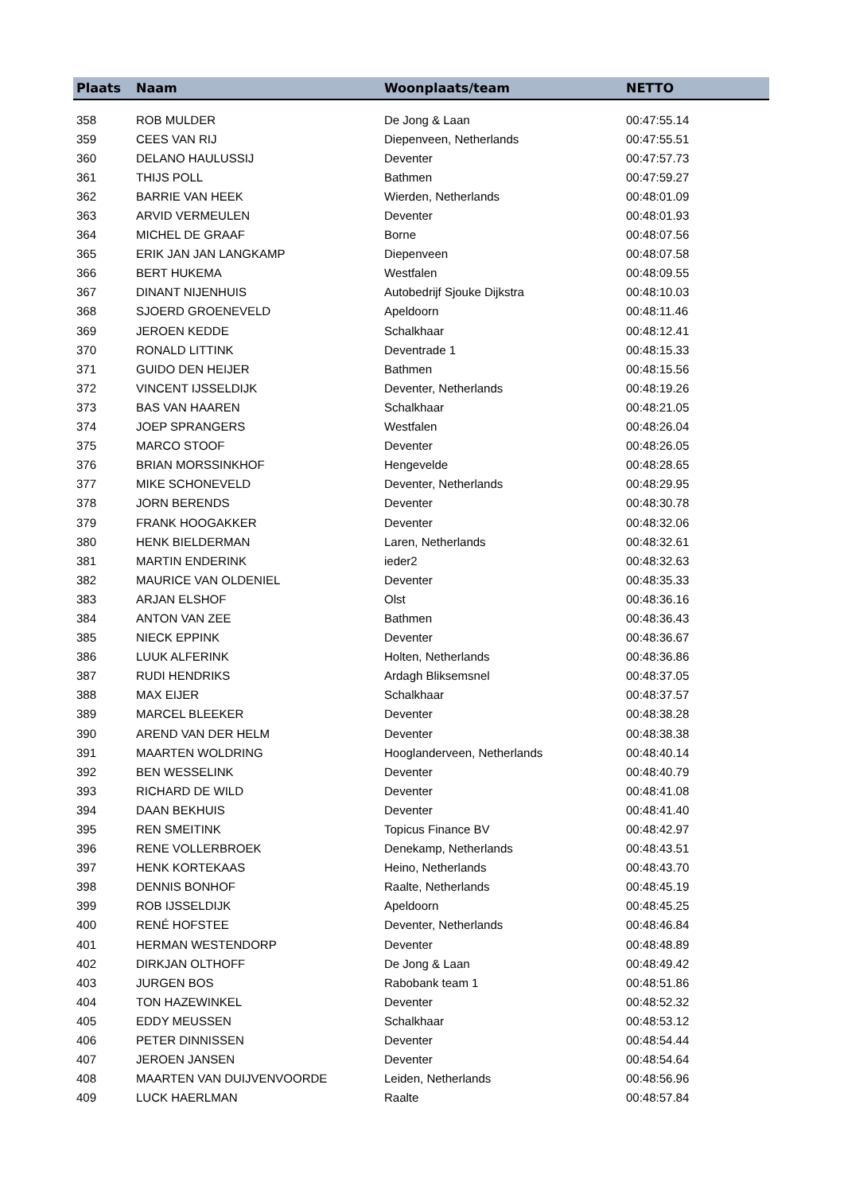| Plaats | Naam | Woonplaats/team | NETTO |
| --- | --- | --- | --- |
| 358 | ROB MULDER | De Jong & Laan | 00:47:55.14 |
| 359 | CEES VAN RIJ | Diepenveen, Netherlands | 00:47:55.51 |
| 360 | DELANO HAULUSSIJ | Deventer | 00:47:57.73 |
| 361 | THIJS POLL | Bathmen | 00:47:59.27 |
| 362 | BARRIE VAN HEEK | Wierden, Netherlands | 00:48:01.09 |
| 363 | ARVID VERMEULEN | Deventer | 00:48:01.93 |
| 364 | MICHEL DE GRAAF | Borne | 00:48:07.56 |
| 365 | ERIK JAN JAN LANGKAMP | Diepenveen | 00:48:07.58 |
| 366 | BERT HUKEMA | Westfalen | 00:48:09.55 |
| 367 | DINANT NIJENHUIS | Autobedrijf Sjouke Dijkstra | 00:48:10.03 |
| 368 | SJOERD GROENEVELD | Apeldoorn | 00:48:11.46 |
| 369 | JEROEN KEDDE | Schalkhaar | 00:48:12.41 |
| 370 | RONALD LITTINK | Deventrade 1 | 00:48:15.33 |
| 371 | GUIDO DEN HEIJER | Bathmen | 00:48:15.56 |
| 372 | VINCENT IJSSELDIJK | Deventer, Netherlands | 00:48:19.26 |
| 373 | BAS VAN HAAREN | Schalkhaar | 00:48:21.05 |
| 374 | JOEP SPRANGERS | Westfalen | 00:48:26.04 |
| 375 | MARCO STOOF | Deventer | 00:48:26.05 |
| 376 | BRIAN MORSSINKHOF | Hengevelde | 00:48:28.65 |
| 377 | MIKE SCHONEVELD | Deventer, Netherlands | 00:48:29.95 |
| 378 | JORN BERENDS | Deventer | 00:48:30.78 |
| 379 | FRANK HOOGAKKER | Deventer | 00:48:32.06 |
| 380 | HENK BIELDERMAN | Laren, Netherlands | 00:48:32.61 |
| 381 | MARTIN ENDERINK | ieder2 | 00:48:32.63 |
| 382 | MAURICE VAN OLDENIEL | Deventer | 00:48:35.33 |
| 383 | ARJAN ELSHOF | Olst | 00:48:36.16 |
| 384 | ANTON VAN ZEE | Bathmen | 00:48:36.43 |
| 385 | NIECK EPPINK | Deventer | 00:48:36.67 |
| 386 | LUUK ALFERINK | Holten, Netherlands | 00:48:36.86 |
| 387 | RUDI HENDRIKS | Ardagh Bliksemsnel | 00:48:37.05 |
| 388 | MAX EIJER | Schalkhaar | 00:48:37.57 |
| 389 | MARCEL BLEEKER | Deventer | 00:48:38.28 |
| 390 | AREND VAN DER HELM | Deventer | 00:48:38.38 |
| 391 | MAARTEN WOLDRING | Hooglanderveen, Netherlands | 00:48:40.14 |
| 392 | BEN WESSELINK | Deventer | 00:48:40.79 |
| 393 | RICHARD DE WILD | Deventer | 00:48:41.08 |
| 394 | DAAN BEKHUIS | Deventer | 00:48:41.40 |
| 395 | REN SMEITINK | Topicus Finance BV | 00:48:42.97 |
| 396 | RENE VOLLERBROEK | Denekamp, Netherlands | 00:48:43.51 |
| 397 | HENK KORTEKAAS | Heino, Netherlands | 00:48:43.70 |
| 398 | DENNIS BONHOF | Raalte, Netherlands | 00:48:45.19 |
| 399 | ROB IJSSELDIJK | Apeldoorn | 00:48:45.25 |
| 400 | RENÉ HOFSTEE | Deventer, Netherlands | 00:48:46.84 |
| 401 | HERMAN WESTENDORP | Deventer | 00:48:48.89 |
| 402 | DIRKJAN OLTHOFF | De Jong & Laan | 00:48:49.42 |
| 403 | JURGEN BOS | Rabobank team 1 | 00:48:51.86 |
| 404 | TON HAZEWINKEL | Deventer | 00:48:52.32 |
| 405 | EDDY MEUSSEN | Schalkhaar | 00:48:53.12 |
| 406 | PETER DINNISSEN | Deventer | 00:48:54.44 |
| 407 | JEROEN JANSEN | Deventer | 00:48:54.64 |
| 408 | MAARTEN VAN DUIJVENVOORDE | Leiden, Netherlands | 00:48:56.96 |
| 409 | LUCK HAERLMAN | Raalte | 00:48:57.84 |